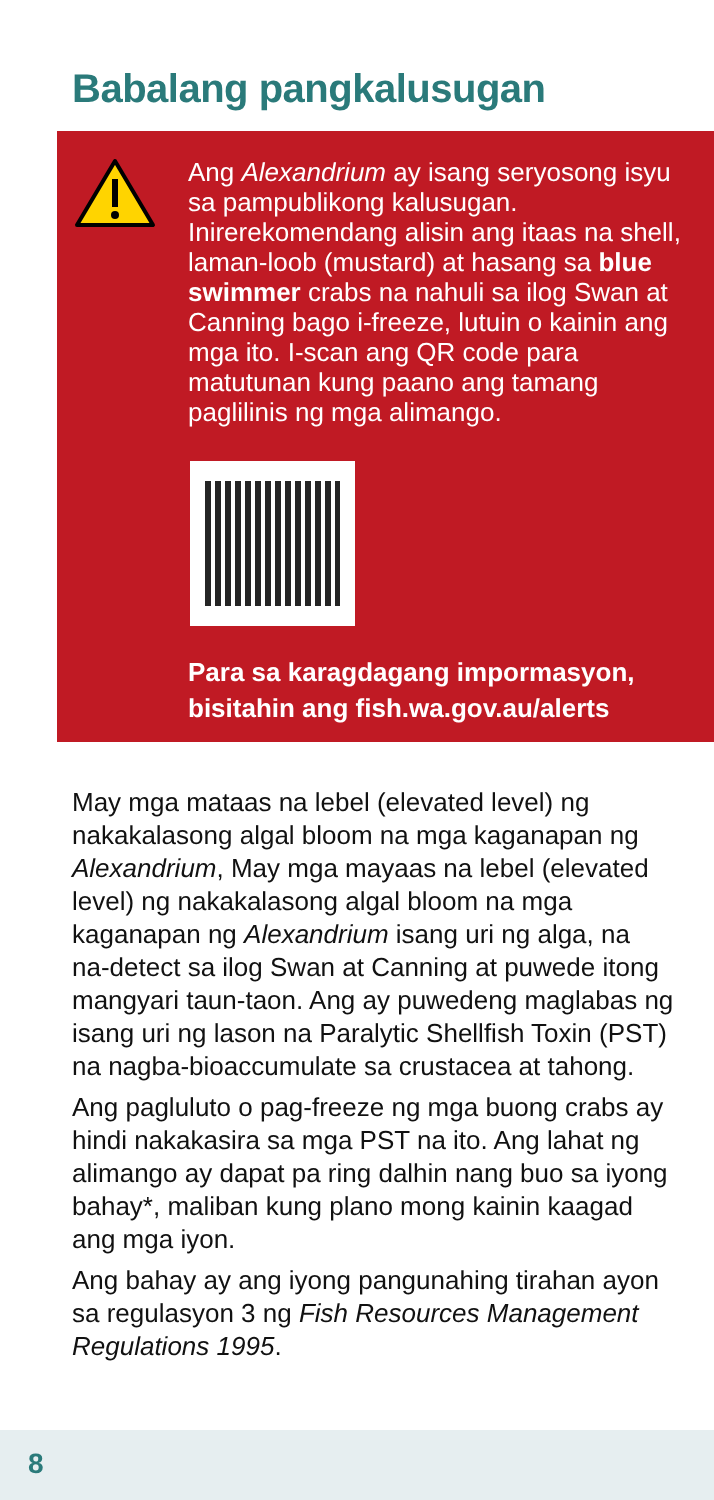Babalang pangkalusugan
Ang Alexandrium ay isang seryosong isyu sa pampublikong kalusugan. Inirerekomendang alisin ang itaas na shell, laman-loob (mustard) at hasang sa blue swimmer crabs na nahuli sa ilog Swan at Canning bago i-freeze, lutuin o kainin ang mga ito. I-scan ang QR code para matutunan kung paano ang tamang paglilinis ng mga alimango.
Para sa karagdagang impormasyon, bisitahin ang fish.wa.gov.au/alerts
May mga mataas na lebel (elevated level) ng nakakalasong algal bloom na mga kaganapan ng Alexandrium, May mga mayaas na lebel (elevated level) ng nakakalasong algal bloom na mga kaganapan ng Alexandrium isang uri ng alga, na na-detect sa ilog Swan at Canning at puwede itong mangyari taun-taon. Ang ay puwedeng maglabas ng isang uri ng lason na Paralytic Shellfish Toxin (PST) na nagba-bioaccumulate sa crustacea at tahong.
Ang pagluluto o pag-freeze ng mga buong crabs ay hindi nakakasira sa mga PST na ito. Ang lahat ng alimango ay dapat pa ring dalhin nang buo sa iyong bahay*, maliban kung plano mong kainin kaagad ang mga iyon.
Ang bahay ay ang iyong pangunahing tirahan ayon sa regulasyon 3 ng Fish Resources Management Regulations 1995.
8